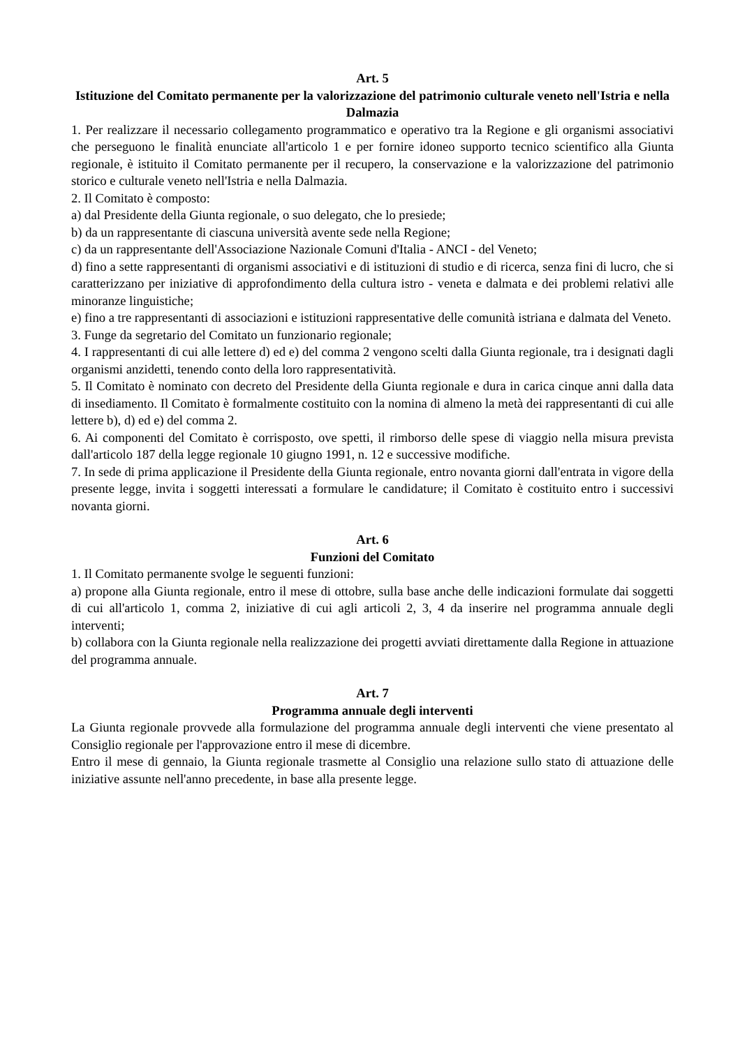Art. 5
Istituzione del Comitato permanente per la valorizzazione del patrimonio culturale veneto nell'Istria e nella Dalmazia
1. Per realizzare il necessario collegamento programmatico e operativo tra la Regione e gli organismi associativi che perseguono le finalità enunciate all'articolo 1 e per fornire idoneo supporto tecnico scientifico alla Giunta regionale, è istituito il Comitato permanente per il recupero, la conservazione e la valorizzazione del patrimonio storico e culturale veneto nell'Istria e nella Dalmazia.
2. Il Comitato è composto:
a) dal Presidente della Giunta regionale, o suo delegato, che lo presiede;
b) da un rappresentante di ciascuna università avente sede nella Regione;
c) da un rappresentante dell'Associazione Nazionale Comuni d'Italia - ANCI - del Veneto;
d) fino a sette rappresentanti di organismi associativi e di istituzioni di studio e di ricerca, senza fini di lucro, che si caratterizzano per iniziative di approfondimento della cultura istro - veneta e dalmata e dei problemi relativi alle minoranze linguistiche;
e) fino a tre rappresentanti di associazioni e istituzioni rappresentative delle comunità istriana e dalmata del Veneto.
3. Funge da segretario del Comitato un funzionario regionale;
4. I rappresentanti di cui alle lettere d) ed e) del comma 2 vengono scelti dalla Giunta regionale, tra i designati dagli organismi anzidetti, tenendo conto della loro rappresentatività.
5. Il Comitato è nominato con decreto del Presidente della Giunta regionale e dura in carica cinque anni dalla data di insediamento. Il Comitato è formalmente costituito con la nomina di almeno la metà dei rappresentanti di cui alle lettere b), d) ed e) del comma 2.
6. Ai componenti del Comitato è corrisposto, ove spetti, il rimborso delle spese di viaggio nella misura prevista dall'articolo 187 della legge regionale 10 giugno 1991, n. 12 e successive modifiche.
7. In sede di prima applicazione il Presidente della Giunta regionale, entro novanta giorni dall'entrata in vigore della presente legge, invita i soggetti interessati a formulare le candidature; il Comitato è costituito entro i successivi novanta giorni.
Art. 6
Funzioni del Comitato
1. Il Comitato permanente svolge le seguenti funzioni:
a) propone alla Giunta regionale, entro il mese di ottobre, sulla base anche delle indicazioni formulate dai soggetti di cui all'articolo 1, comma 2, iniziative di cui agli articoli 2, 3, 4 da inserire nel programma annuale degli interventi;
b) collabora con la Giunta regionale nella realizzazione dei progetti avviati direttamente dalla Regione in attuazione del programma annuale.
Art. 7
Programma annuale degli interventi
La Giunta regionale provvede alla formulazione del programma annuale degli interventi che viene presentato al Consiglio regionale per l'approvazione entro il mese di dicembre.
Entro il mese di gennaio, la Giunta regionale trasmette al Consiglio una relazione sullo stato di attuazione delle iniziative assunte nell'anno precedente, in base alla presente legge.